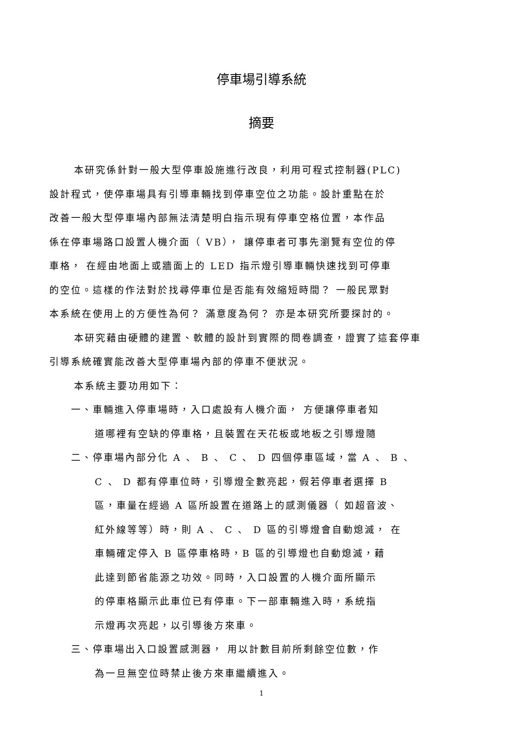停車場引導系統
摘要
本研究係針對一般大型停車設施進行改良，利用可程式控制器(PLC)
設計程式，使停車場具有引導車輛找到停車空位之功能。設計重點在於
改善一般大型停車場內部無法清楚明白指示現有停車空格位置，本作品
係在停車場路口設置人機介面（ VB）， 讓停車者可事先瀏覽有空位的停
車格， 在經由地面上或牆面上的 LED 指示燈引導車輛快速找到可停車
的空位。這樣的作法對於找尋停車位是否能有效縮短時間？ 一般民眾對
本系統在使用上的方便性為何？ 滿意度為何？ 亦是本研究所要探討的。
本研究藉由硬體的建置、軟體的設計到實際的問卷調查，證實了這套停車
引導系統確實能改善大型停車場內部的停車不便狀況。
本系統主要功用如下：
一、車輛進入停車場時，入口處設有人機介面， 方便讓停車者知
道哪裡有空缺的停車格，且裝置在天花板或地板之引導燈隨
二、停車場內部分化 A 、 B 、 C 、 D 四個停車區域，當 A 、 B 、
C 、 D 都有停車位時，引導燈全數亮起，假若停車者選擇 B
區，車量在經過 A 區所設置在道路上的感測儀器（ 如超音波、
紅外線等等）時，則 A 、 C 、 D 區的引導燈會自動熄滅， 在
車輛確定停入 B 區停車格時，B 區的引導燈也自動熄滅，藉
此達到節省能源之功效。同時，入口設置的人機介面所顯示
的停車格顯示此車位已有停車。下一部車輛進入時，系統指
示燈再次亮起，以引導後方來車。
三、停車場出入口設置感測器， 用以計數目前所剩餘空位數，作
為一旦無空位時禁止後方來車繼續進入。
1